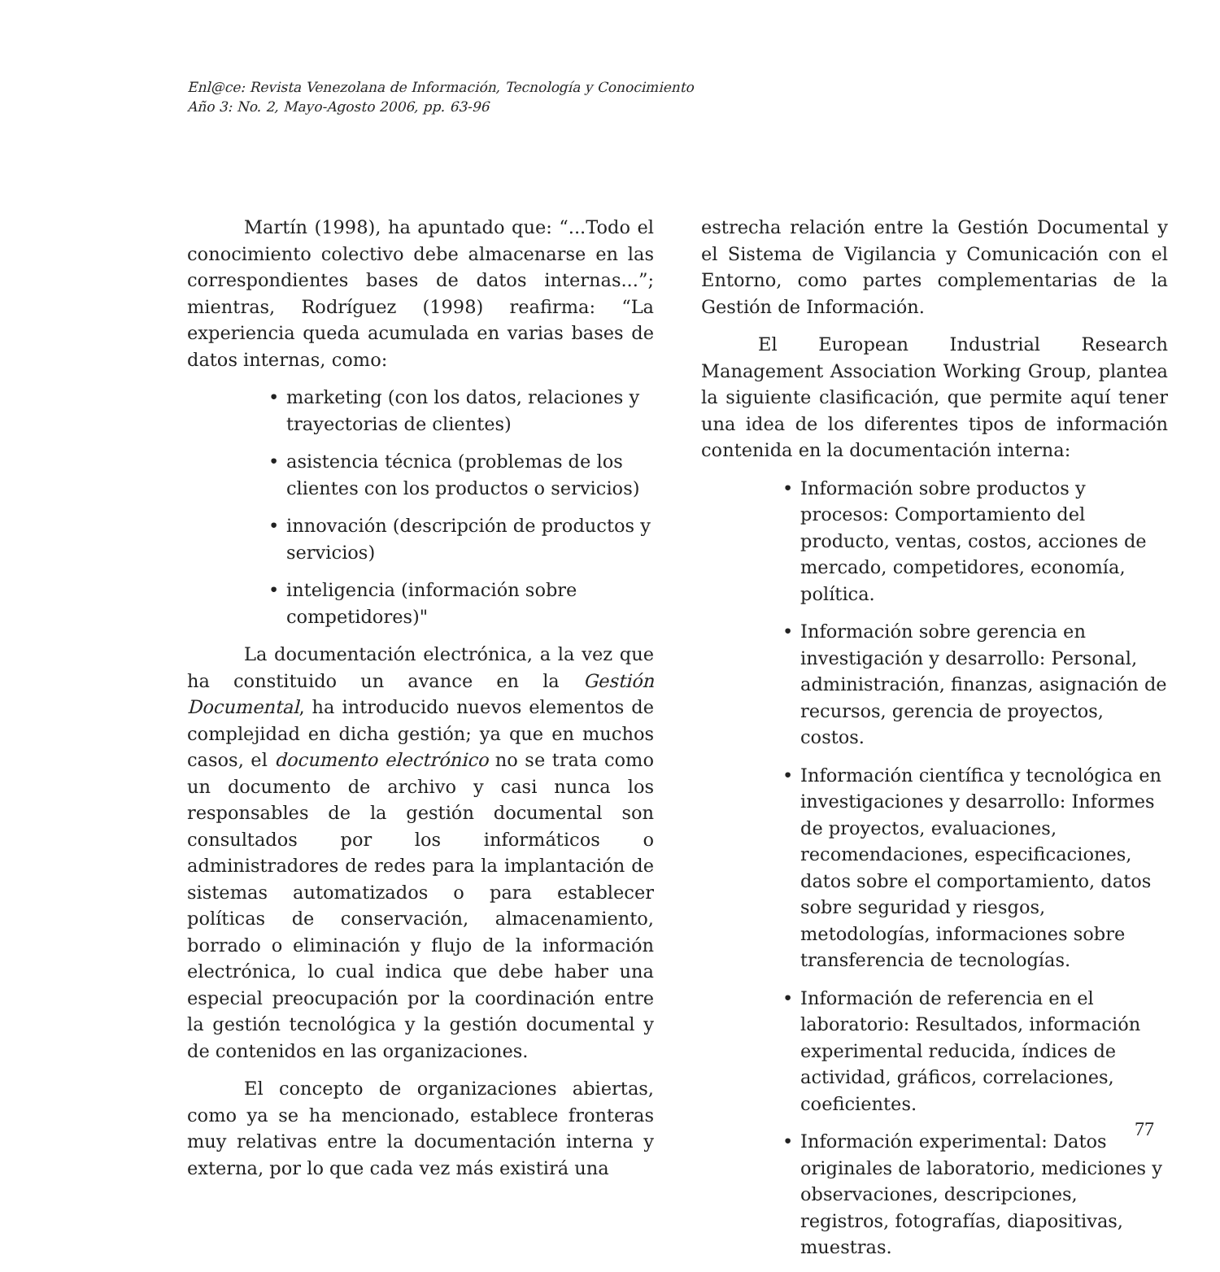Enl@ce: Revista Venezolana de Información, Tecnología y Conocimiento
Año 3: No. 2, Mayo-Agosto 2006, pp. 63-96
Martín (1998), ha apuntado que: “...Todo el conocimiento colectivo debe almacenarse en las correspondientes bases de datos internas...”; mientras, Rodríguez (1998) reafirma: “La experiencia queda acumulada en varias bases de datos internas, como:
• marketing (con los datos, relaciones y trayectorias de clientes)
• asistencia técnica (problemas de los clientes con los productos o servicios)
• innovación (descripción de productos y servicios)
• inteligencia (información sobre competidores)"
La documentación electrónica, a la vez que ha constituido un avance en la Gestión Documental, ha introducido nuevos elementos de complejidad en dicha gestión; ya que en muchos casos, el documento electrónico no se trata como un documento de archivo y casi nunca los responsables de la gestión documental son consultados por los informáticos o administradores de redes para la implantación de sistemas automatizados o para establecer políticas de conservación, almacenamiento, borrado o eliminación y flujo de la información electrónica, lo cual indica que debe haber una especial preocupación por la coordinación entre la gestión tecnológica y la gestión documental y de contenidos en las organizaciones.
El concepto de organizaciones abiertas, como ya se ha mencionado, establece fronteras muy relativas entre la documentación interna y externa, por lo que cada vez más existirá una
estrecha relación entre la Gestión Documental y el Sistema de Vigilancia y Comunicación con el Entorno, como partes complementarias de la Gestión de Información.
El European Industrial Research Management Association Working Group, plantea la siguiente clasificación, que permite aquí tener una idea de los diferentes tipos de información contenida en la documentación interna:
• Información sobre productos y procesos: Comportamiento del producto, ventas, costos, acciones de mercado, competidores, economía, política.
• Información sobre gerencia en investigación y desarrollo: Personal, administración, finanzas, asignación de recursos, gerencia de proyectos, costos.
• Información científica y tecnológica en investigaciones y desarrollo: Informes de proyectos, evaluaciones, recomendaciones, especificaciones, datos sobre el comportamiento, datos sobre seguridad y riesgos, metodologías, informaciones sobre transferencia de tecnologías.
• Información de referencia en el laboratorio: Resultados, información experimental reducida, índices de actividad, gráficos, correlaciones, coeficientes.
• Información experimental: Datos originales de laboratorio, mediciones y observaciones, descripciones, registros, fotografías, diapositivas, muestras.
77